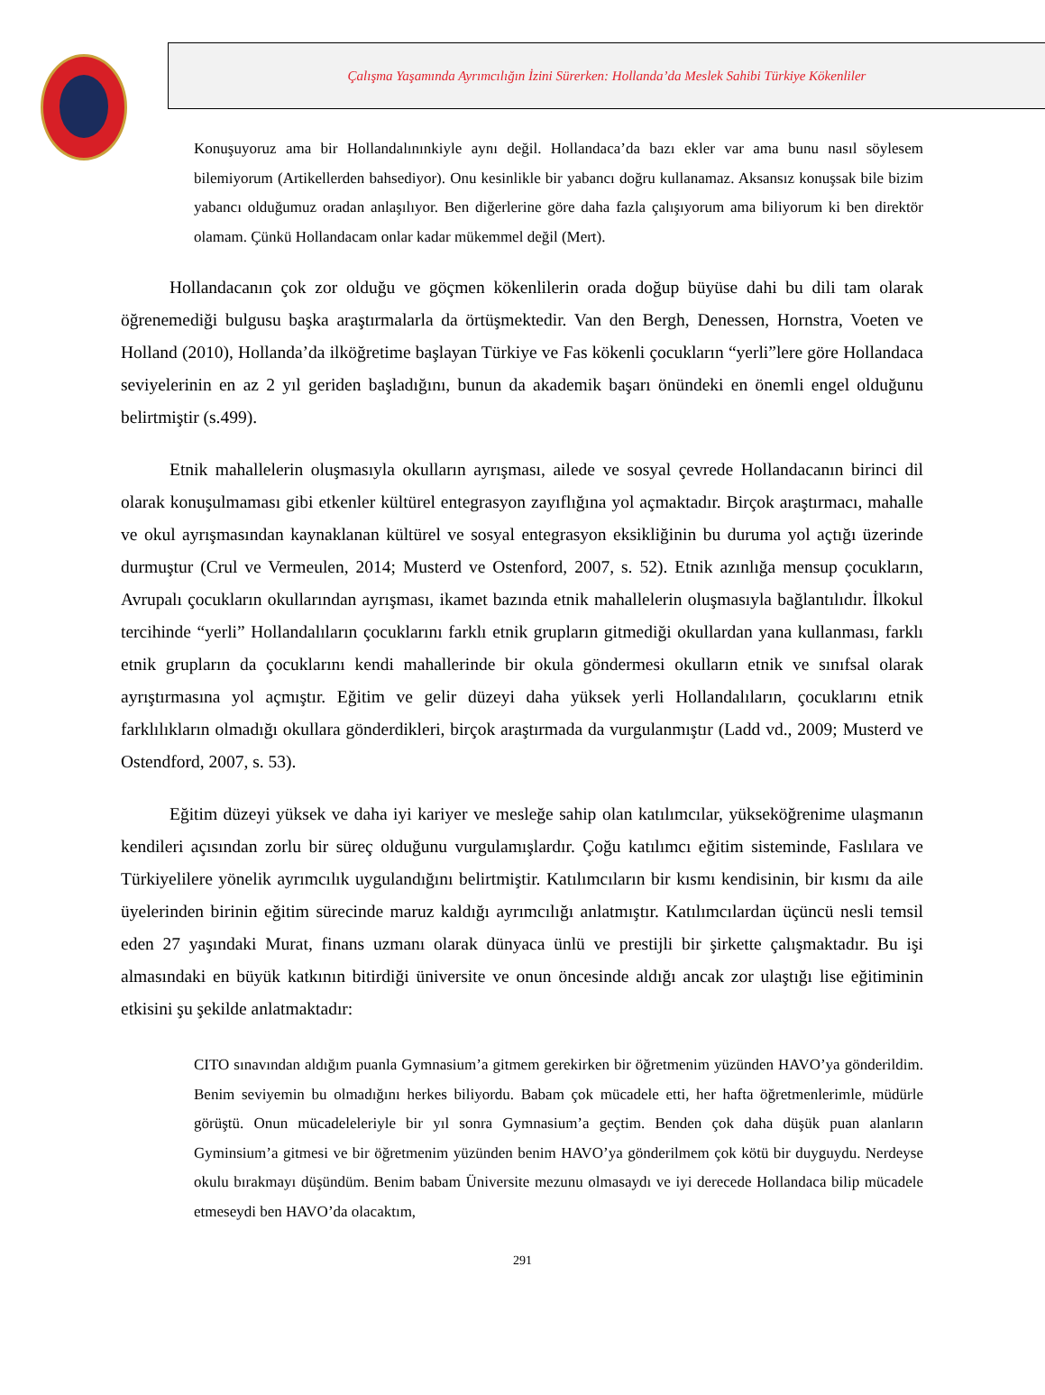Çalışma Yaşamında Ayrımcılığın İzini Sürerken: Hollanda’da Meslek Sahibi Türkiye Kökenliler
Konuşuyoruz ama bir Hollandalınınkiyle aynı değil. Hollandaca’da bazı ekler var ama bunu nasıl söylesem bilemiyorum (Artikellerden bahsediyor). Onu kesinlikle bir yabancı doğru kullanamaz. Aksansız konuşsak bile bizim yabancı olduğumuz oradan anlaşılıyor. Ben diğerlerine göre daha fazla çalışıyorum ama biliyorum ki ben direktör olamam. Çünkü Hollandacam onlar kadar mükemmel değil (Mert).
Hollandacanın çok zor olduğu ve göçmen kökenlilerin orada doğup büyüse dahi bu dili tam olarak öğrenemediği bulgusu başka araştırmalarla da örtüşmektedir. Van den Bergh, Denessen, Hornstra, Voeten ve Holland (2010), Hollanda’da ilköğretime başlayan Türkiye ve Fas kökenli çocukların “yerli”lere göre Hollandaca seviyelerinin en az 2 yıl geriden başladığını, bunun da akademik başarı önündeki en önemli engel olduğunu belirtmiştir (s.499).
Etnik mahallelerin oluşmasıyla okulların ayrışması, ailede ve sosyal çevrede Hollandacanın birinci dil olarak konuşulmaması gibi etkenler kültürel entegrasyon zayıflığına yol açmaktadır. Birçok araştırmacı, mahalle ve okul ayrışmasından kaynaklanan kültürel ve sosyal entegrasyon eksikliğinin bu duruma yol açtığı üzerinde durmuştur (Crul ve Vermeulen, 2014; Musterd ve Ostenford, 2007, s. 52). Etnik azınlığa mensup çocukların, Avrupalı çocukların okullarından ayrışması, ikamet bazında etnik mahallelerin oluşmasıyla bağlantılıdır. İlkokul tercihinde “yerli” Hollandalıların çocuklarını farklı etnik grupların gitmediği okullardan yana kullanması, farklı etnik grupların da çocuklarını kendi mahallerinde bir okula göndermesi okulların etnik ve sınıfsal olarak ayrıştırmasına yol açmıştır. Eğitim ve gelir düzeyi daha yüksek yerli Hollandalıların, çocuklarını etnik farklılıkların olmadığı okullara gönderdikleri, birçok araştırmada da vurgulanmıştır (Ladd vd., 2009; Musterd ve Ostendford, 2007, s. 53).
Eğitim düzeyi yüksek ve daha iyi kariyer ve mesleğe sahip olan katılımcılar, yükseköğrenime ulaşmanın kendileri açısından zorlu bir süreç olduğunu vurgulamışlardır. Çoğu katılımcı eğitim sisteminde, Faslılara ve Türkiyelilere yönelik ayrımcılık uygulandığını belirtmiştir. Katılımcıların bir kısmı kendisinin, bir kısmı da aile üyelerinden birinin eğitim sürecinde maruz kaldığı ayrımcılığı anlatmıştır. Katılımcılardan üçüncü nesli temsil eden 27 yaşındaki Murat, finans uzmanı olarak dünyaca ünlü ve prestijli bir şirkette çalışmaktadır. Bu işi almasındaki en büyük katkının bitirdiği üniversite ve onun öncesinde aldığı ancak zor ulaştığı lise eğitiminin etkisini şu şekilde anlatmaktadır:
CITO sınavından aldığım puanla Gymnasium’a gitmem gerekirken bir öğretmenim yüzünden HAVO’ya gönderildim. Benim seviyemin bu olmadığını herkes biliyordu. Babam çok mücadele etti, her hafta öğretmenlerimle, müdürle görüştü. Onun mücadeleleriyle bir yıl sonra Gymnasium’a geçtim. Benden çok daha düşük puan alanların Gyminsium’a gitmesi ve bir öğretmenim yüzünden benim HAVO’ya gönderilmem çok kötü bir duyguydu. Nerdeyse okulu bırakmayı düşündüm. Benim babam Üniversite mezunu olmasaydı ve iyi derecede Hollandaca bilip mücadele etmeseydi ben HAVO’da olacaktım,
291